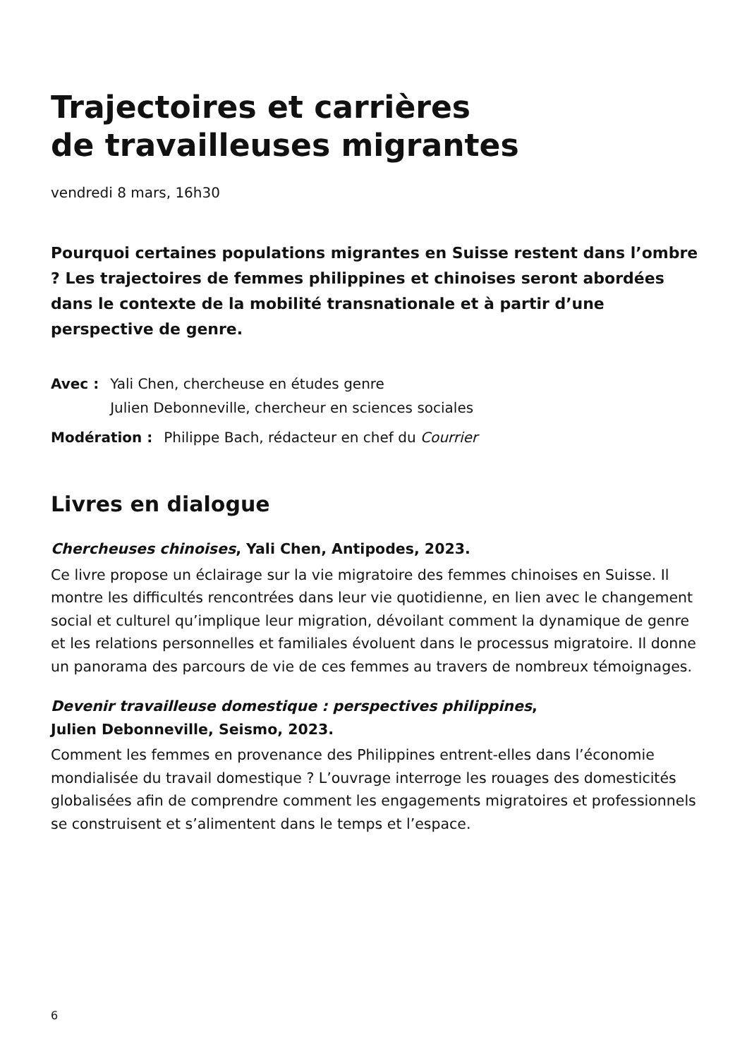Trajectoires et carrières
de travailleuses migrantes
vendredi 8 mars, 16h30
Pourquoi certaines populations migrantes en Suisse restent dans l’ombre ? Les trajectoires de femmes philippines et chinoises seront abordées dans le contexte de la mobilité transnationale et à partir d’une perspective de genre.
Avec : Yali Chen, chercheuse en études genre
Julien Debonneville, chercheur en sciences sociales
Modération : Philippe Bach, rédacteur en chef du Courrier
Livres en dialogue
Chercheuses chinoises, Yali Chen, Antipodes, 2023.
Ce livre propose un éclairage sur la vie migratoire des femmes chinoises en Suisse. Il montre les difficultés rencontrées dans leur vie quotidienne, en lien avec le changement social et culturel qu’implique leur migration, dévoilant comment la dynamique de genre et les relations personnelles et familiales évoluent dans le processus migratoire. Il donne un panorama des parcours de vie de ces femmes au travers de nombreux témoignages.
Devenir travailleuse domestique : perspectives philippines,
Julien Debonneville, Seismo, 2023.
Comment les femmes en provenance des Philippines entrent-elles dans l’économie mondialisée du travail domestique ? L’ouvrage interroge les rouages des domesticités globalisées afin de comprendre comment les engagements migratoires et professionnels se construisent et s’alimentent dans le temps et l’espace.
6